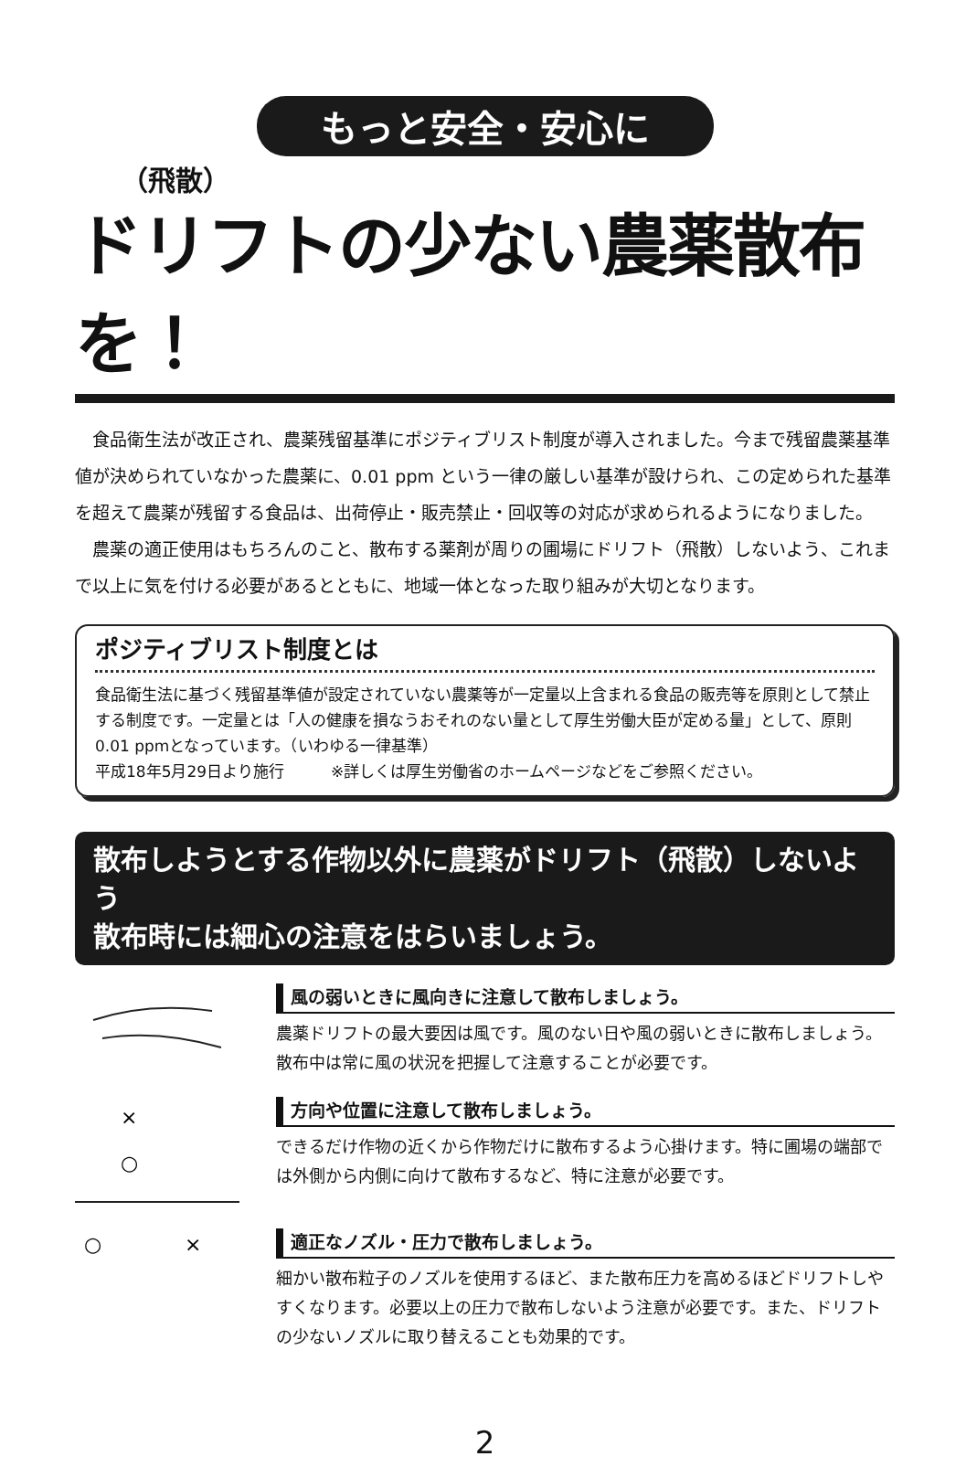もっと安全・安心に
（飛散）
ドリフトの少ない農薬散布を！
　食品衛生法が改正され、農薬残留基準にポジティブリスト制度が導入されました。今まで残留農薬基準値が決められていなかった農薬に、0.01 ppm という一律の厳しい基準が設けられ、この定められた基準を超えて農薬が残留する食品は、出荷停止・販売禁止・回収等の対応が求められるようになりました。
　農薬の適正使用はもちろんのこと、散布する薬剤が周りの圃場にドリフト（飛散）しないよう、これまで以上に気を付ける必要があるとともに、地域一体となった取り組みが大切となります。
ポジティブリスト制度とは
食品衛生法に基づく残留基準値が設定されていない農薬等が一定量以上含まれる食品の販売等を原則として禁止する制度です。一定量とは「人の健康を損なうおそれのない量として厚生労働大臣が定める量」として、原則0.01 ppmとなっています。（いわゆる一律基準）
平成18年5月29日より施行　　　※詳しくは厚生労働省のホームページなどをご参照ください。
散布しようとする作物以外に農薬がドリフト（飛散）しないよう
散布時には細心の注意をはらいましょう。
風の弱いときに風向きに注意して散布しましょう。
農薬ドリフトの最大要因は風です。風のない日や風の弱いときに散布しましょう。散布中は常に風の状況を把握して注意することが必要です。
×
○
方向や位置に注意して散布しましょう。
できるだけ作物の近くから作物だけに散布するよう心掛けます。特に圃場の端部では外側から内側に向けて散布するなど、特に注意が必要です。
○
×
適正なノズル・圧力で散布しましょう。
細かい散布粒子のノズルを使用するほど、また散布圧力を高めるほどドリフトしやすくなります。必要以上の圧力で散布しないよう注意が必要です。また、ドリフトの少ないノズルに取り替えることも効果的です。
2